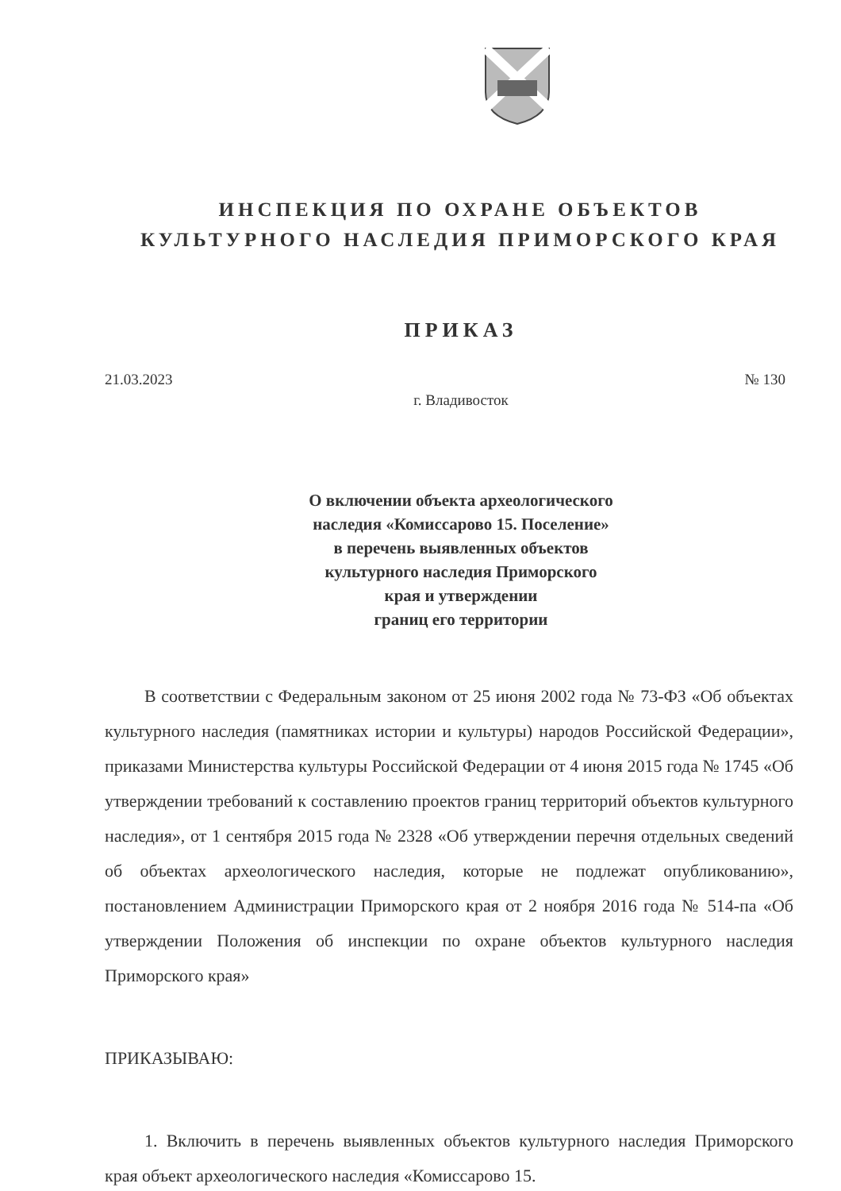ИНСПЕКЦИЯ ПО ОХРАНЕ ОБЪЕКТОВ
КУЛЬТУРНОГО НАСЛЕДИЯ ПРИМОРСКОГО КРАЯ
ПРИКАЗ
21.03.2023 № 130
г. Владивосток
О включении объекта археологического
наследия «Комиссарово 15. Поселение»
в перечень выявленных объектов
культурного наследия Приморского
края и утверждении
границ его территории
В соответствии с Федеральным законом от 25 июня 2002 года № 73-ФЗ «Об объектах культурного наследия (памятниках истории и культуры) народов Российской Федерации», приказами Министерства культуры Российской Федерации от 4 июня 2015 года № 1745 «Об утверждении требований к составлению проектов границ территорий объектов культурного наследия», от 1 сентября 2015 года № 2328 «Об утверждении перечня отдельных сведений об объектах археологического наследия, которые не подлежат опубликованию», постановлением Администрации Приморского края от 2 ноября 2016 года № 514-па «Об утверждении Положения об инспекции по охране объектов культурного наследия Приморского края»
ПРИКАЗЫВАЮ:
1. Включить в перечень выявленных объектов культурного наследия Приморского края объект археологического наследия «Комиссарово 15.